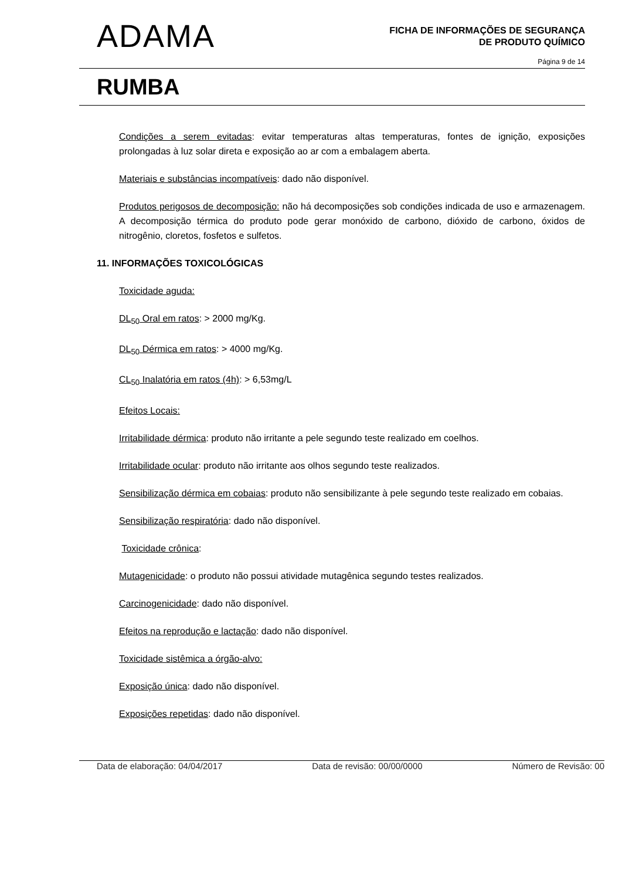ADAMA
FICHA DE INFORMAÇÕES DE SEGURANÇA
DE PRODUTO QUÍMICO
Página 9 de 14
RUMBA
Condições a serem evitadas: evitar temperaturas altas temperaturas, fontes de ignição, exposições prolongadas à luz solar direta e exposição ao ar com a embalagem aberta.
Materiais e substâncias incompatíveis: dado não disponível.
Produtos perigosos de decomposição: não há decomposições sob condições indicada de uso e armazenagem. A decomposição térmica do produto pode gerar monóxido de carbono, dióxido de carbono, óxidos de nitrogênio, cloretos, fosfetos e sulfetos.
11. INFORMAÇÕES TOXICOLÓGICAS
Toxicidade aguda:
DL<sub>50</sub> Oral em ratos: > 2000 mg/Kg.
DL<sub>50</sub> Dérmica em ratos: > 4000 mg/Kg.
CL<sub>50</sub> Inalatória em ratos (4h): > 6,53mg/L
Efeitos Locais:
Irritabilidade dérmica: produto não irritante a pele segundo teste realizado em coelhos.
Irritabilidade ocular: produto não irritante aos olhos segundo teste realizados.
Sensibilização dérmica em cobaias: produto não sensibilizante à pele segundo teste realizado em cobaias.
Sensibilização respiratória: dado não disponível.
Toxicidade crônica:
Mutagenicidade: o produto não possui atividade mutagênica segundo testes realizados.
Carcinogenicidade: dado não disponível.
Efeitos na reprodução e lactação: dado não disponível.
Toxicidade sistêmica a órgão-alvo:
Exposição única: dado não disponível.
Exposições repetidas: dado não disponível.
Data de elaboração: 04/04/2017 Data de revisão: 00/00/0000 Número de Revisão: 00